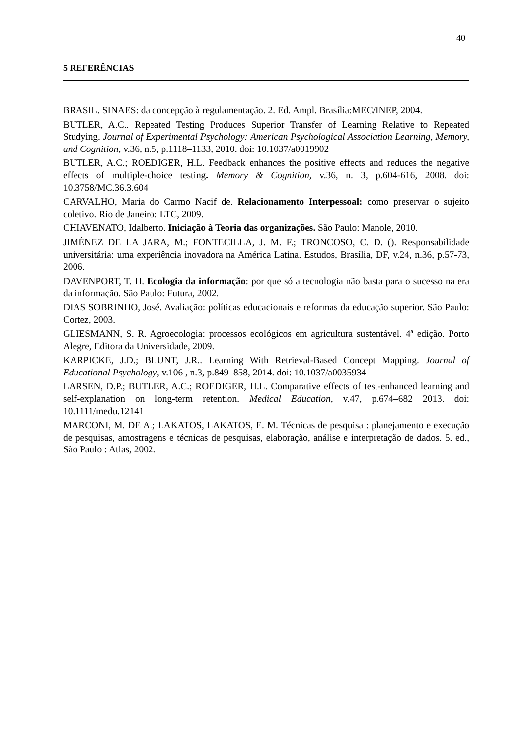40
5 REFERÊNCIAS
BRASIL. SINAES: da concepção à regulamentação. 2. Ed. Ampl. Brasília:MEC/INEP, 2004.
BUTLER, A.C.. Repeated Testing Produces Superior Transfer of Learning Relative to Repeated Studying. Journal of Experimental Psychology: American Psychological Association Learning, Memory, and Cognition, v.36, n.5, p.1118–1133, 2010. doi: 10.1037/a0019902
BUTLER, A.C.; ROEDIGER, H.L. Feedback enhances the positive effects and reduces the negative effects of multiple-choice testing. Memory & Cognition, v.36, n. 3, p.604-616, 2008. doi: 10.3758/MC.36.3.604
CARVALHO, Maria do Carmo Nacif de. Relacionamento Interpessoal: como preservar o sujeito coletivo. Rio de Janeiro: LTC, 2009.
CHIAVENATO, Idalberto. Iniciação à Teoria das organizações. São Paulo: Manole, 2010.
JIMÉNEZ DE LA JARA, M.; FONTECILLA, J. M. F.; TRONCOSO, C. D. (). Responsabilidade universitária: uma experiência inovadora na América Latina. Estudos, Brasília, DF, v.24, n.36, p.57-73, 2006.
DAVENPORT, T. H. Ecologia da informação: por que só a tecnologia não basta para o sucesso na era da informação. São Paulo: Futura, 2002.
DIAS SOBRINHO, José. Avaliação: políticas educacionais e reformas da educação superior. São Paulo: Cortez, 2003.
GLIESMANN, S. R. Agroecologia: processos ecológicos em agricultura sustentável. 4ª edição. Porto Alegre, Editora da Universidade, 2009.
KARPICKE, J.D.; BLUNT, J.R.. Learning With Retrieval-Based Concept Mapping. Journal of Educational Psychology, v.106 , n.3, p.849–858, 2014. doi: 10.1037/a0035934
LARSEN, D.P.; BUTLER, A.C.; ROEDIGER, H.L. Comparative effects of test-enhanced learning and self-explanation on long-term retention. Medical Education, v.47, p.674–682 2013. doi: 10.1111/medu.12141
MARCONI, M. DE A.; LAKATOS, LAKATOS, E. M. Técnicas de pesquisa : planejamento e execução de pesquisas, amostragens e técnicas de pesquisas, elaboração, análise e interpretação de dados. 5. ed., São Paulo : Atlas, 2002.